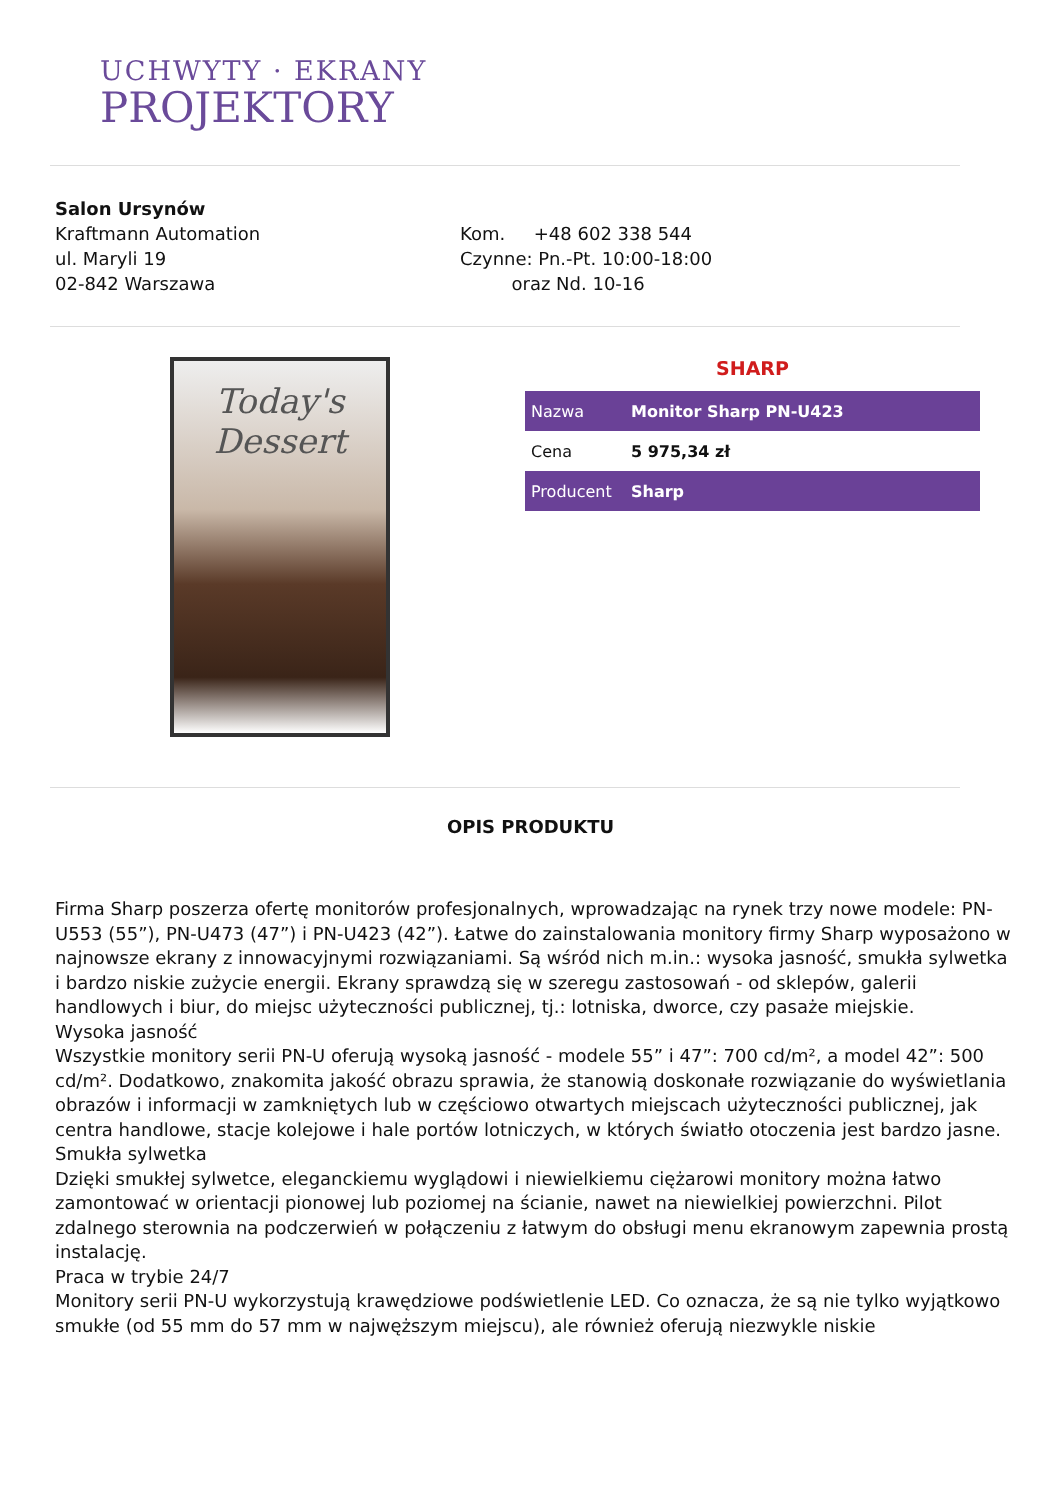UCHWYTY · EKRANY
PROJEKTORY
Salon Ursynów
Kraftmann Automation
ul. Maryli 19
02-842 Warszawa
Kom. +48 602 338 544
Czynne: Pn.-Pt. 10:00-18:00
oraz Nd. 10-16
Today's Dessert
SHARP
| Nazwa | Monitor Sharp PN-U423 |
| Cena | 5 975,34 zł |
| Producent | Sharp |
OPIS PRODUKTU
Firma Sharp poszerza ofertę monitorów profesjonalnych, wprowadzając na rynek trzy nowe modele: PN-U553 (55”), PN-U473 (47”) i PN-U423 (42”). Łatwe do zainstalowania monitory firmy Sharp wyposażono w najnowsze ekrany z innowacyjnymi rozwiązaniami. Są wśród nich m.in.: wysoka jasność, smukła sylwetka i bardzo niskie zużycie energii. Ekrany sprawdzą się w szeregu zastosowań - od sklepów, galerii handlowych i biur, do miejsc użyteczności publicznej, tj.: lotniska, dworce, czy pasaże miejskie.
Wysoka jasność
Wszystkie monitory serii PN-U oferują wysoką jasność - modele 55” i 47”: 700 cd/m², a model 42”: 500 cd/m². Dodatkowo, znakomita jakość obrazu sprawia, że stanowią doskonałe rozwiązanie do wyświetlania obrazów i informacji w zamkniętych lub w częściowo otwartych miejscach użyteczności publicznej, jak centra handlowe, stacje kolejowe i hale portów lotniczych, w których światło otoczenia jest bardzo jasne.
Smukła sylwetka
Dzięki smukłej sylwetce, eleganckiemu wyglądowi i niewielkiemu ciężarowi monitory można łatwo zamontować w orientacji pionowej lub poziomej na ścianie, nawet na niewielkiej powierzchni. Pilot zdalnego sterownia na podczerwień w połączeniu z łatwym do obsługi menu ekranowym zapewnia prostą instalację.
Praca w trybie 24/7
Monitory serii PN-U wykorzystują krawędziowe podświetlenie LED. Co oznacza, że są nie tylko wyjątkowo smukłe (od 55 mm do 57 mm w najwęższym miejscu), ale również oferują niezwykle niskie